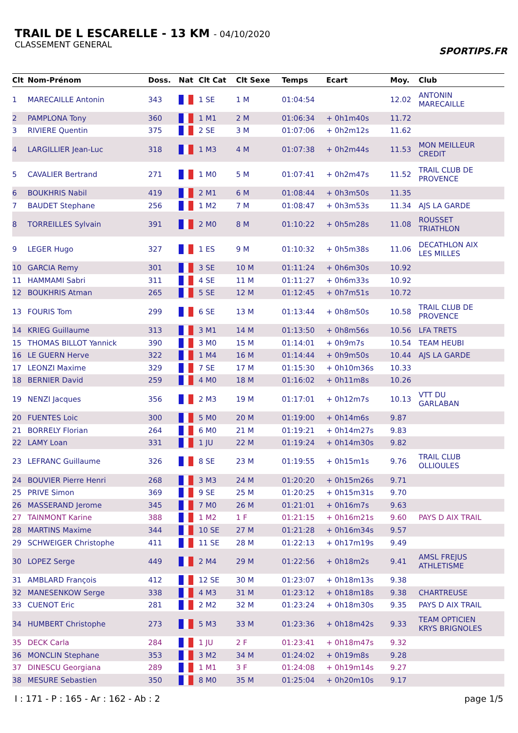TRAIL DE L ESCARELLE - 13 KM - 04/10/2020
CLASSEMENT GENERAL
SPORTIPS.FR
| Clt | Nom-Prénom | Doss. | Nat | Clt Cat | Clt Sexe | Temps | Ecart | Moy. | Club |
| --- | --- | --- | --- | --- | --- | --- | --- | --- | --- |
| 1 | MARECAILLE Antonin | 343 | | 1 SE | 1 M | 01:04:54 | | 12.02 | ANTONIN MARECAILLE |
| 2 | PAMPLONA Tony | 360 | | 1 M1 | 2 M | 01:06:34 | + 0h1m40s | 11.72 | |
| 3 | RIVIERE Quentin | 375 | | 2 SE | 3 M | 01:07:06 | + 0h2m12s | 11.62 | |
| 4 | LARGILLIER Jean-Luc | 318 | | 1 M3 | 4 M | 01:07:38 | + 0h2m44s | 11.53 | MON MEILLEUR CREDIT |
| 5 | CAVALIER Bertrand | 271 | | 1 M0 | 5 M | 01:07:41 | + 0h2m47s | 11.52 | TRAIL CLUB DE PROVENCE |
| 6 | BOUKHRIS Nabil | 419 | | 2 M1 | 6 M | 01:08:44 | + 0h3m50s | 11.35 | |
| 7 | BAUDET Stephane | 256 | | 1 M2 | 7 M | 01:08:47 | + 0h3m53s | 11.34 | AJS LA GARDE |
| 8 | TORREILLES Sylvain | 391 | | 2 M0 | 8 M | 01:10:22 | + 0h5m28s | 11.08 | ROUSSET TRIATHLON |
| 9 | LEGER Hugo | 327 | | 1 ES | 9 M | 01:10:32 | + 0h5m38s | 11.06 | DECATHLON AIX LES MILLES |
| 10 | GARCIA Remy | 301 | | 3 SE | 10 M | 01:11:24 | + 0h6m30s | 10.92 | |
| 11 | HAMMAMI Sabri | 311 | | 4 SE | 11 M | 01:11:27 | + 0h6m33s | 10.92 | |
| 12 | BOUKHRIS Atman | 265 | | 5 SE | 12 M | 01:12:45 | + 0h7m51s | 10.72 | |
| 13 | FOURIS Tom | 299 | | 6 SE | 13 M | 01:13:44 | + 0h8m50s | 10.58 | TRAIL CLUB DE PROVENCE |
| 14 | KRIEG Guillaume | 313 | | 3 M1 | 14 M | 01:13:50 | + 0h8m56s | 10.56 | LFA TRETS |
| 15 | THOMAS BILLOT Yannick | 390 | | 3 M0 | 15 M | 01:14:01 | + 0h9m7s | 10.54 | TEAM HEUBI |
| 16 | LE GUERN Herve | 322 | | 1 M4 | 16 M | 01:14:44 | + 0h9m50s | 10.44 | AJS LA GARDE |
| 17 | LEONZI Maxime | 329 | | 7 SE | 17 M | 01:15:30 | + 0h10m36s | 10.33 | |
| 18 | BERNIER David | 259 | | 4 M0 | 18 M | 01:16:02 | + 0h11m8s | 10.26 | |
| 19 | NENZI Jacques | 356 | | 2 M3 | 19 M | 01:17:01 | + 0h12m7s | 10.13 | VTT DU GARLABAN |
| 20 | FUENTES Loic | 300 | | 5 M0 | 20 M | 01:19:00 | + 0h14m6s | 9.87 | |
| 21 | BORRELY Florian | 264 | | 6 M0 | 21 M | 01:19:21 | + 0h14m27s | 9.83 | |
| 22 | LAMY Loan | 331 | | 1 JU | 22 M | 01:19:24 | + 0h14m30s | 9.82 | |
| 23 | LEFRANC Guillaume | 326 | | 8 SE | 23 M | 01:19:55 | + 0h15m1s | 9.76 | TRAIL CLUB OLLIOULES |
| 24 | BOUVIER Pierre Henri | 268 | | 3 M3 | 24 M | 01:20:20 | + 0h15m26s | 9.71 | |
| 25 | PRIVE Simon | 369 | | 9 SE | 25 M | 01:20:25 | + 0h15m31s | 9.70 | |
| 26 | MASSERAND Jerome | 345 | | 7 M0 | 26 M | 01:21:01 | + 0h16m7s | 9.63 | |
| 27 | TAINMONT Karine | 388 | | 1 M2 | 1 F | 01:21:15 | + 0h16m21s | 9.60 | PAYS D AIX TRAIL |
| 28 | MARTINS Maxime | 344 | | 10 SE | 27 M | 01:21:28 | + 0h16m34s | 9.57 | |
| 29 | SCHWEIGER Christophe | 411 | | 11 SE | 28 M | 01:22:13 | + 0h17m19s | 9.49 | |
| 30 | LOPEZ Serge | 449 | | 2 M4 | 29 M | 01:22:56 | + 0h18m2s | 9.41 | AMSL FREJUS ATHLETISME |
| 31 | AMBLARD François | 412 | | 12 SE | 30 M | 01:23:07 | + 0h18m13s | 9.38 | |
| 32 | MANESENKOW Serge | 338 | | 4 M3 | 31 M | 01:23:12 | + 0h18m18s | 9.38 | CHARTREUSE |
| 33 | CUENOT Eric | 281 | | 2 M2 | 32 M | 01:23:24 | + 0h18m30s | 9.35 | PAYS D AIX TRAIL |
| 34 | HUMBERT Christophe | 273 | | 5 M3 | 33 M | 01:23:36 | + 0h18m42s | 9.33 | TEAM OPTICIEN KRYS BRIGNOLES |
| 35 | DECK Carla | 284 | | 1 JU | 2 F | 01:23:41 | + 0h18m47s | 9.32 | |
| 36 | MONCLIN Stephane | 353 | | 3 M2 | 34 M | 01:24:02 | + 0h19m8s | 9.28 | |
| 37 | DINESCU Georgiana | 289 | | 1 M1 | 3 F | 01:24:08 | + 0h19m14s | 9.27 | |
| 38 | MESURE Sebastien | 350 | | 8 M0 | 35 M | 01:25:04 | + 0h20m10s | 9.17 | |
I : 171 - P : 165 - Ar : 162 - Ab : 2 page 1/5